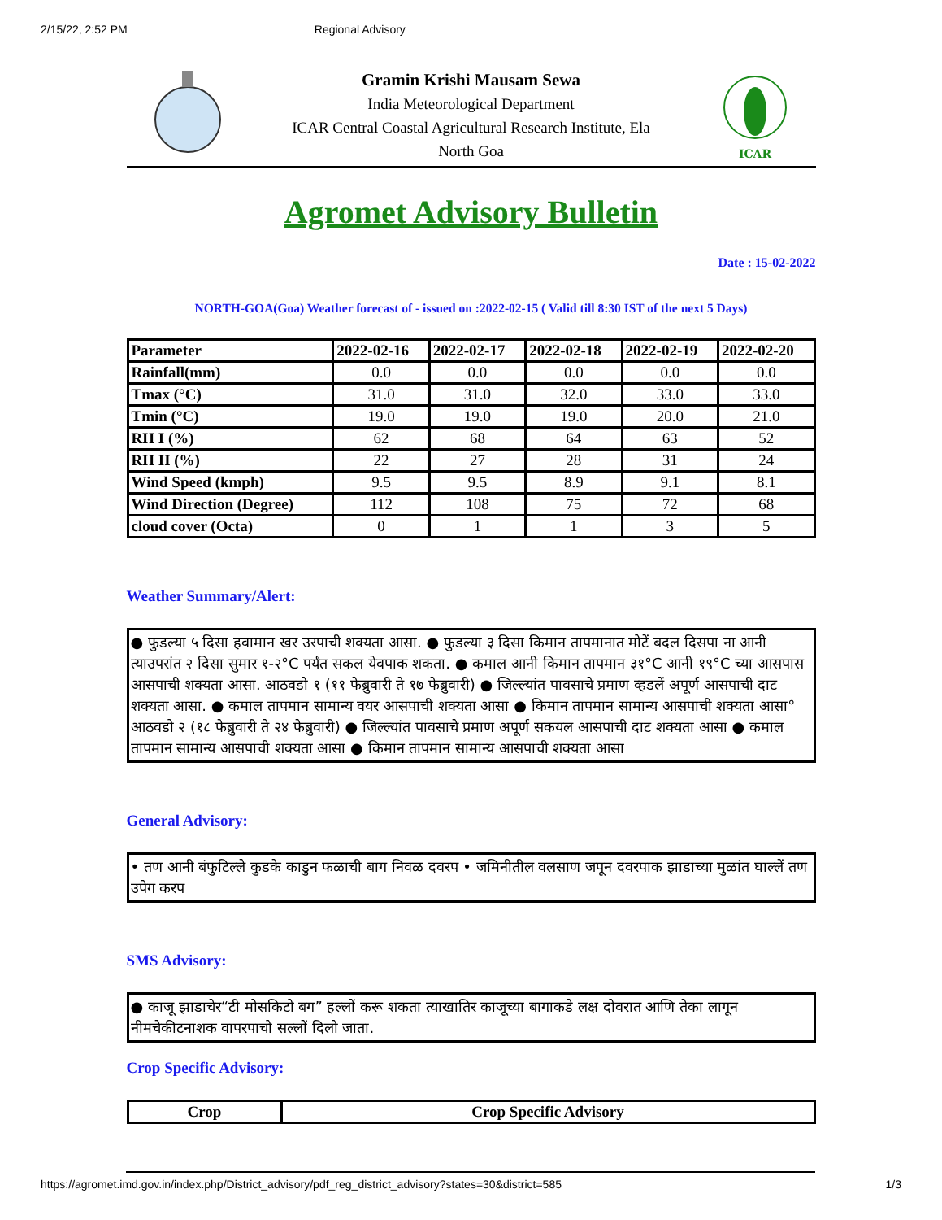2/15/22, 2:52 PM Regional Advisory
Gramin Krishi Mausam Sewa
India Meteorological Department
ICAR Central Coastal Agricultural Research Institute, Ela
North Goa
ICAR
Agromet Advisory Bulletin
Date : 15-02-2022
NORTH-GOA(Goa) Weather forecast of - issued on :2022-02-15 ( Valid till 8:30 IST of the next 5 Days)
| Parameter | 2022-02-16 | 2022-02-17 | 2022-02-18 | 2022-02-19 | 2022-02-20 |
| --- | --- | --- | --- | --- | --- |
| Rainfall(mm) | 0.0 | 0.0 | 0.0 | 0.0 | 0.0 |
| Tmax (°C) | 31.0 | 31.0 | 32.0 | 33.0 | 33.0 |
| Tmin (°C) | 19.0 | 19.0 | 19.0 | 20.0 | 21.0 |
| RH I (%) | 62 | 68 | 64 | 63 | 52 |
| RH II (%) | 22 | 27 | 28 | 31 | 24 |
| Wind Speed (kmph) | 9.5 | 9.5 | 8.9 | 9.1 | 8.1 |
| Wind Direction (Degree) | 112 | 108 | 75 | 72 | 68 |
| cloud cover (Octa) | 0 | 1 | 1 | 3 | 5 |
Weather Summary/Alert:
● फुडल्या ५ दिसा हवामान खर उरपाची शक्यता आसा. ● फुडल्या ३ दिसा किमान तापमानात मोटें बदल दिसपा ना आनी त्याउपरांत २ दिसा सुमार १-२°C पर्यंत सकल येवपाक शकता. ● कमाल आनी किमान तापमान ३१°C आनी १९°C च्या आसपास आसपाची शक्यता आसा. आठवडो १ (११ फेब्रुवारी ते १७ फेब्रुवारी) ● जिल्ल्यांत पावसाचे प्रमाण व्हडलें अपूर्ण आसपाची दाट शक्यता आसा. ● कमाल तापमान सामान्य वयर आसपाची शक्यता आसा ● किमान तापमान सामान्य आसपाची शक्यता आसा° आठवडो २ (१८ फेब्रुवारी ते २४ फेब्रुवारी) ● जिल्ल्यांत पावसाचे प्रमाण अपूर्ण सकयल आसपाची दाट शक्यता आसा ● कमाल तापमान सामान्य आसपाची शक्यता आसा ● किमान तापमान सामान्य आसपाची शक्यता आसा
General Advisory:
• तण आनी बंफुटिल्ले कुडके काडुन फळाची बाग निवळ दवरप • जमिनीतील वलसाण जपून दवरपाक झाडाच्या मुळांत घाल्लें तण उपेग करप
SMS Advisory:
● काजू झाडाचेर“टी मोसकिटो बग” हल्लों करू शकता त्याखातिर काजूच्या बागाकडे लक्ष दोवरात आणि तेका लागून नीमचेकीटनाशक वापरपाचो सल्लों दिलो जाता.
Crop Specific Advisory:
| Crop | Crop Specific Advisory |
| --- | --- |
https://agromet.imd.gov.in/index.php/District_advisory/pdf_reg_district_advisory?states=30&district=585 1/3